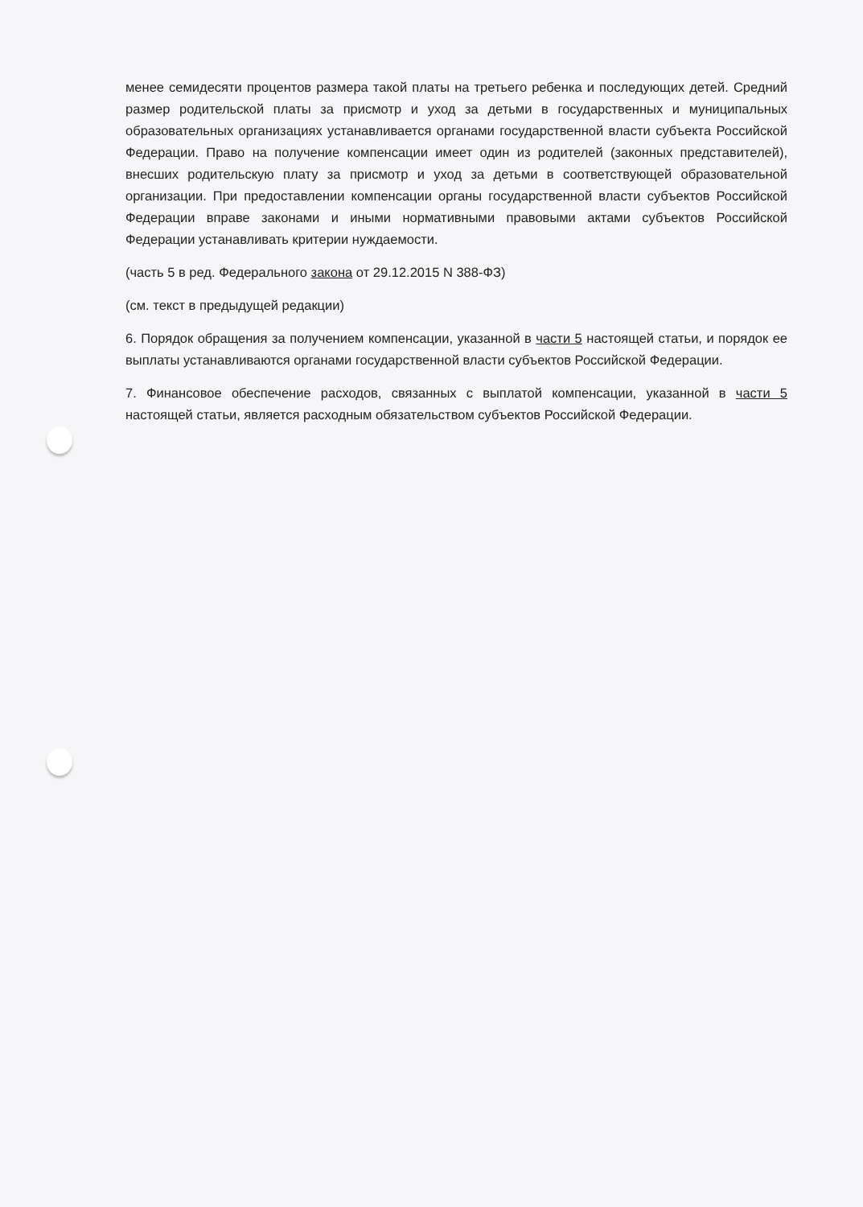менее семидесяти процентов размера такой платы на третьего ребенка и последующих детей. Средний размер родительской платы за присмотр и уход за детьми в государственных и муниципальных образовательных организациях устанавливается органами государственной власти субъекта Российской Федерации. Право на получение компенсации имеет один из родителей (законных представителей), внесших родительскую плату за присмотр и уход за детьми в соответствующей образовательной организации. При предоставлении компенсации органы государственной власти субъектов Российской Федерации вправе законами и иными нормативными правовыми актами субъектов Российской Федерации устанавливать критерии нуждаемости.
(часть 5 в ред. Федерального закона от 29.12.2015 N 388-ФЗ)
(см. текст в предыдущей редакции)
6. Порядок обращения за получением компенсации, указанной в части 5 настоящей статьи, и порядок ее выплаты устанавливаются органами государственной власти субъектов Российской Федерации.
7. Финансовое обеспечение расходов, связанных с выплатой компенсации, указанной в части 5 настоящей статьи, является расходным обязательством субъектов Российской Федерации.